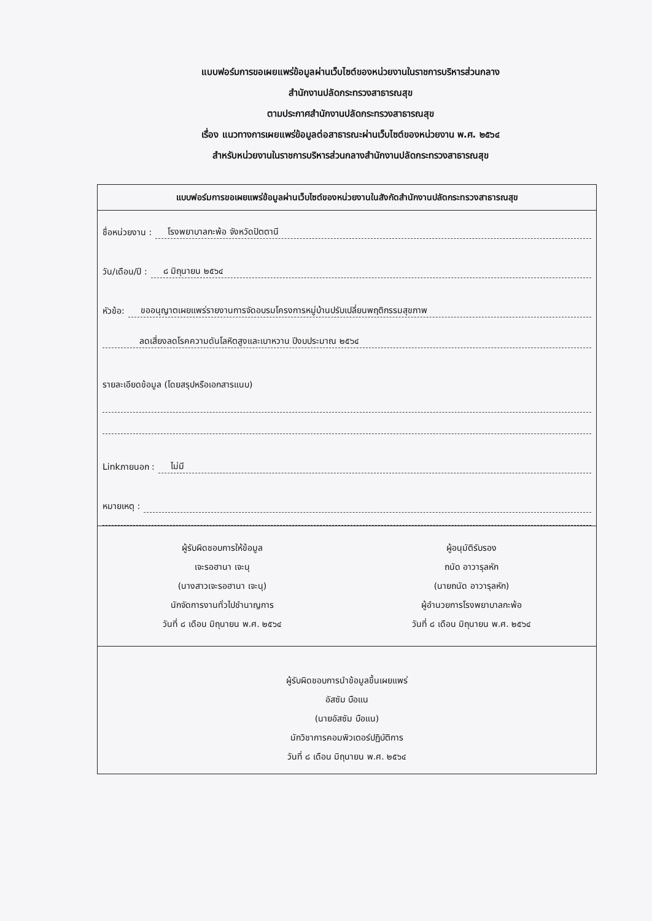แบบฟอร์มการขอเผยแพร่ข้อมูลผ่านเว็บไซต์ของหน่วยงานในราชการบริหารส่วนกลาง
สำนักงานปลัดกระทรวงสาธารณสุข
ตามประกาศสำนักงานปลัดกระทรวงสาธารณสุข
เรื่อง แนวทางการเผยแพร่ข้อมูลต่อสาธารณะผ่านเว็บไซต์ของหน่วยงาน พ.ศ. ๒๕๖๔
สำหรับหน่วยงานในราชการบริหารส่วนกลางสำนักงานปลัดกระทรวงสาธารณสุข
แบบฟอร์มการขอเผยแพร่ข้อมูลผ่านเว็บไซต์ของหน่วยงานในสังกัดสำนักงานปลัดกระทรวงสาธารณสุข
ชื่อหน่วยงาน : โรงพยาบาลกะพ้อ จังหวัดปัตตานี
วัน/เดือน/ปี : ๘ มิถุนายน ๒๕๖๔
หัวข้อ: ขออนุญาตเผยแพร่รายงานการจัดอบรมโครงการหมู่บ้านปรับเปลี่ยนพฤติกรรมสุขภาพ
ลดเสี่ยงลดโรคความดันโลหิตสูงและเบาหวาน ปีงบประมาณ ๒๕๖๔
รายละเอียดข้อมูล (โดยสรุปหรือเอกสารแนบ)
Linkภายนอก : ไม่มี
หมายเหตุ :
ผู้รับผิดชอบการให้ข้อมูล
เจะรอฮานา เจะนุ
(นางสาวเจะรอฮานา เจะนุ)
นักจัดการงานทั่วไปชำนาญการ
วันที่ ๘ เดือน มิถุนายน พ.ศ. ๒๕๖๔
ผู้อนุมัติรับรอง
ถนัด อาวารุลหัก
(นายถนัด อาวารุลหัก)
ผู้อำนวยการโรงพยาบาลกะพ้อ
วันที่ ๘ เดือน มิถุนายน พ.ศ. ๒๕๖๔
ผู้รับผิดชอบการนำข้อมูลขึ้นเผยแพร่
อัสซัม บือแน
(นายอัสซัม บือแน)
นักวิชาการคอมพิวเตอร์ปฏิบัติการ
วันที่ ๘ เดือน มิถุนายน พ.ศ. ๒๕๖๔